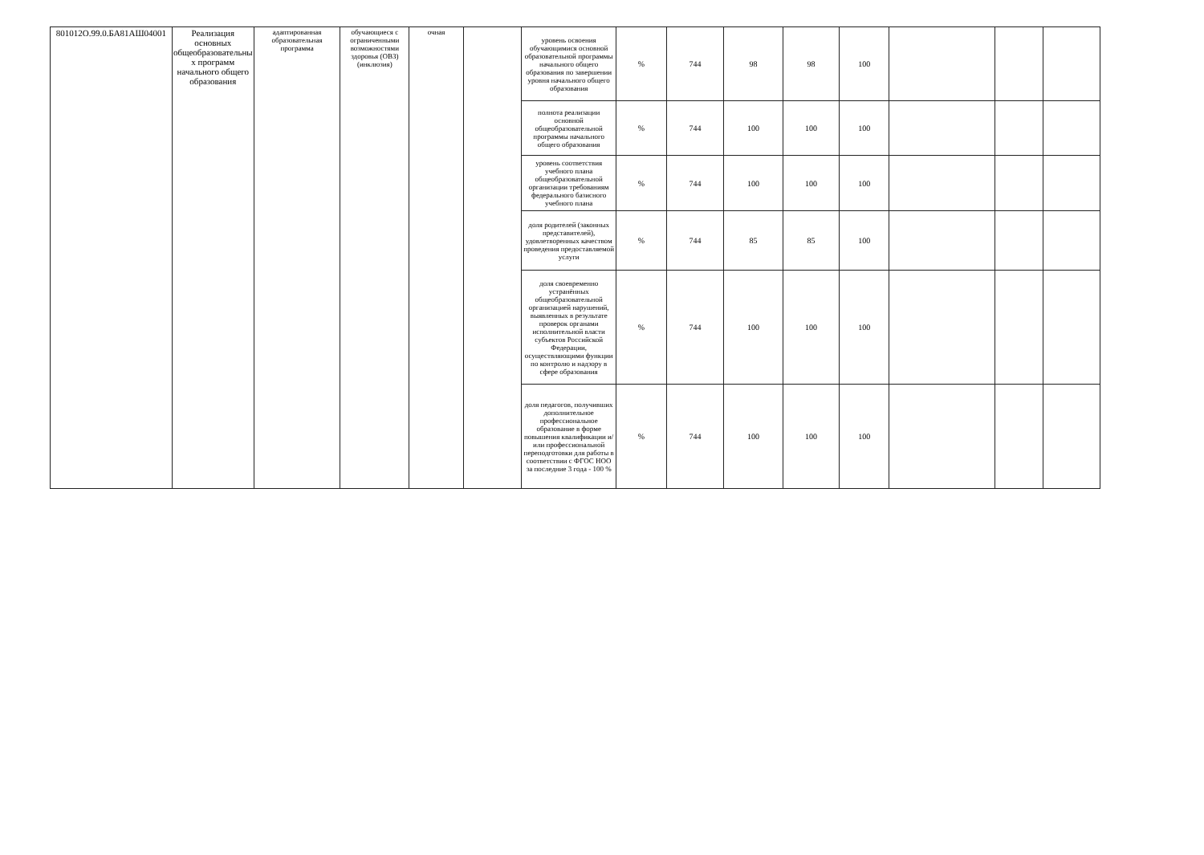| 801012О.99.0.БА81АШ04001 | Реализация основных общеобразовательны х программ начального общего образования | адаптированная образовательная программа | обучающиеся с ограниченными возможностями здоровья (ОВЗ) (инклюзия) | очная | | уровень освоения обучающимися основной образовательной программы начального общего образования по завершении уровня начального общего образования | % | 744 | 98 | 98 | 100 | | | |
| | | | | | | полнота реализации основной общеобразовательной программы начального общего образования | % | 744 | 100 | 100 | 100 | | | |
| | | | | | | уровень соответствия учебного плана общеобразовательной организации требованиям федерального базисного учебного плана | % | 744 | 100 | 100 | 100 | | | |
| | | | | | | доля родителей (законных представителей), удовлетворенных качеством проведения предоставляемой услуги | % | 744 | 85 | 85 | 100 | | | |
| | | | | | | доля своевременно устранённых общеобразовательной организацией нарушений, выявленных в результате проверок органами исполнительной власти субъектов Российской Федерации, осуществляющими функции по контролю и надзору в сфере образования | % | 744 | 100 | 100 | 100 | | | |
| | | | | | | доля педагогов, получивших дополнительное профессиональное образование в форме повышения квалификации и/или профессиональной переподготовки для работы в соответствии с ФГОС НОО за последние 3 года - 100 % | % | 744 | 100 | 100 | 100 | | | |